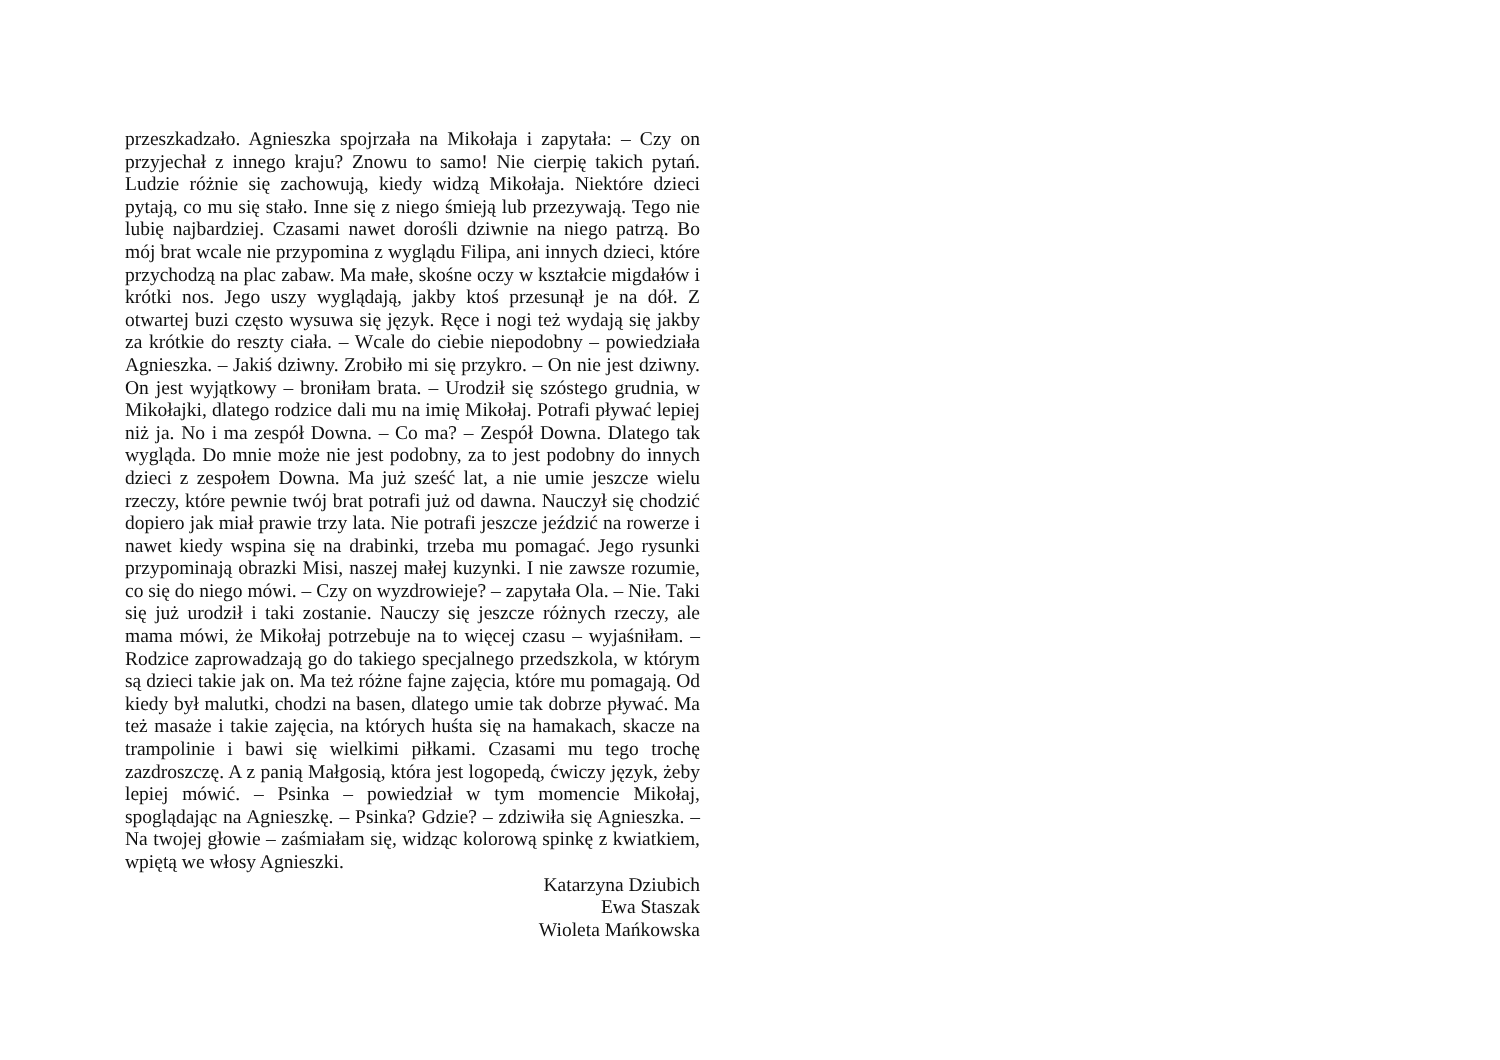przeszkadzało. Agnieszka spojrzała na Mikołaja i zapytała: – Czy on przyjechał z innego kraju? Znowu to samo! Nie cierpię takich pytań. Ludzie różnie się zachowują, kiedy widzą Mikołaja. Niektóre dzieci pytają, co mu się stało. Inne się z niego śmieją lub przezywają. Tego nie lubię najbardziej. Czasami nawet dorośli dziwnie na niego patrzą. Bo mój brat wcale nie przypomina z wyglądu Filipa, ani innych dzieci, które przychodzą na plac zabaw. Ma małe, skośne oczy w kształcie migdałów i krótki nos. Jego uszy wyglądają, jakby ktoś przesunął je na dół. Z otwartej buzi często wysuwa się język. Ręce i nogi też wydają się jakby za krótkie do reszty ciała. – Wcale do ciebie niepodobny – powiedziała Agnieszka. – Jakiś dziwny. Zrobiło mi się przykro. – On nie jest dziwny. On jest wyjątkowy – broniłam brata. – Urodził się szóstego grudnia, w Mikołajki, dlatego rodzice dali mu na imię Mikołaj. Potrafi pływać lepiej niż ja. No i ma zespół Downa. – Co ma? – Zespół Downa. Dlatego tak wygląda. Do mnie może nie jest podobny, za to jest podobny do innych dzieci z zespołem Downa. Ma już sześć lat, a nie umie jeszcze wielu rzeczy, które pewnie twój brat potrafi już od dawna. Nauczył się chodzić dopiero jak miał prawie trzy lata. Nie potrafi jeszcze jeździć na rowerze i nawet kiedy wspina się na drabinki, trzeba mu pomagać. Jego rysunki przypominają obrazki Misi, naszej małej kuzynki. I nie zawsze rozumie, co się do niego mówi. – Czy on wyzdrowieje? – zapytała Ola. – Nie. Taki się już urodził i taki zostanie. Nauczy się jeszcze różnych rzeczy, ale mama mówi, że Mikołaj potrzebuje na to więcej czasu – wyjaśniłam. – Rodzice zaprowadzają go do takiego specjalnego przedszkola, w którym są dzieci takie jak on. Ma też różne fajne zajęcia, które mu pomagają. Od kiedy był malutki, chodzi na basen, dlatego umie tak dobrze pływać. Ma też masaże i takie zajęcia, na których huśta się na hamakach, skacze na trampolinie i bawi się wielkimi piłkami. Czasami mu tego trochę zazdroszczę. A z panią Małgosią, która jest logopedą, ćwiczy język, żeby lepiej mówić. – Psinka – powiedział w tym momencie Mikołaj, spoglądając na Agnieszkę. – Psinka? Gdzie? – zdziwiła się Agnieszka. – Na twojej głowie – zaśmiałam się, widząc kolorową spinkę z kwiatkiem, wpiętą we włosy Agnieszki.
Katarzyna Dziubich
Ewa Staszak
Wioleta Mańkowska